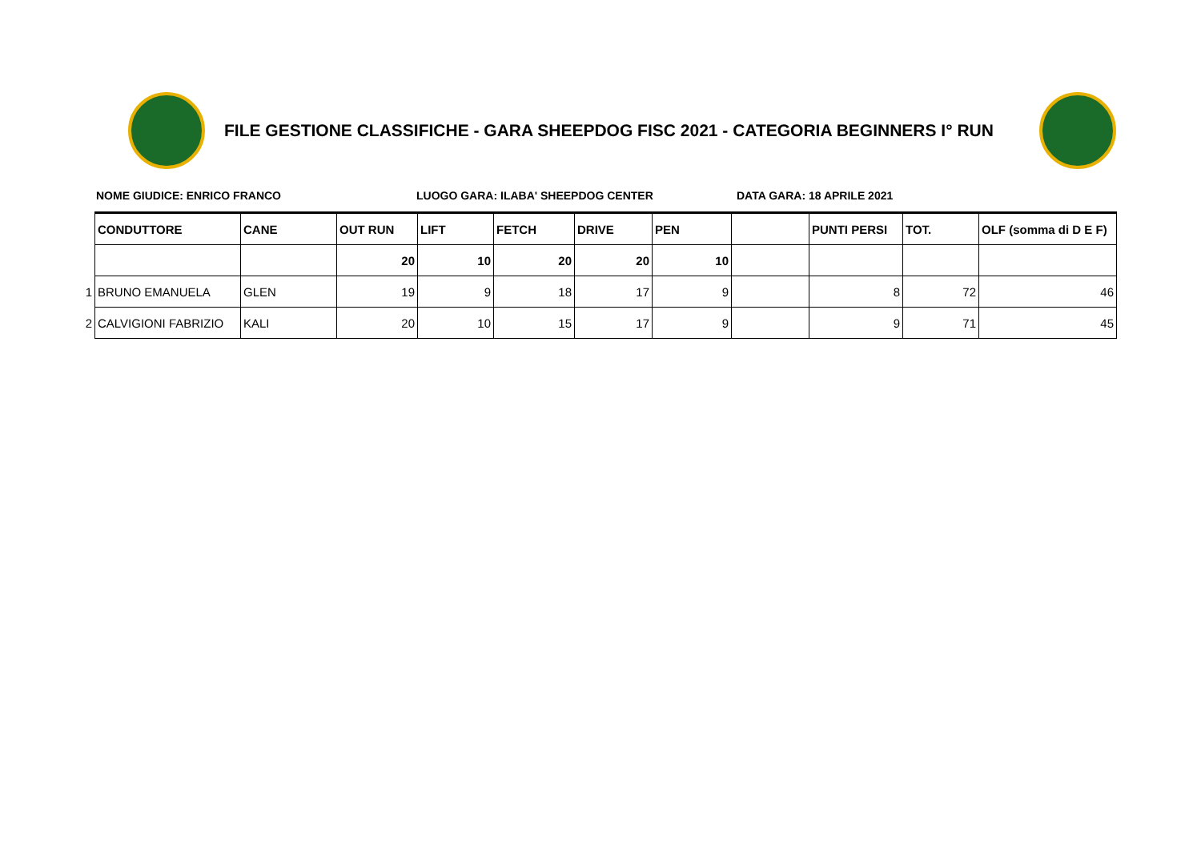FILE GESTIONE CLASSIFICHE - GARA SHEEPDOG FISC 2021 - CATEGORIA BEGINNERS I° RUN
NOME GIUDICE: ENRICO FRANCO LUOGO GARA: ILABA' SHEEPDOG CENTER DATA GARA: 18 APRILE 2021
| | CONDUTTORE | CANE | OUT RUN | LIFT | FETCH | DRIVE | PEN | | PUNTI PERSI | TOT. | OLF (somma di D E F) |
| | | | 20 | 10 | 20 | 20 | 10 | | | | |
| 1 | BRUNO EMANUELA | GLEN | 19 | 9 | 18 | 17 | 9 | | 8 | 72 | 46 |
| 2 | CALVIGIONI FABRIZIO | KALI | 20 | 10 | 15 | 17 | 9 | | 9 | 71 | 45 |